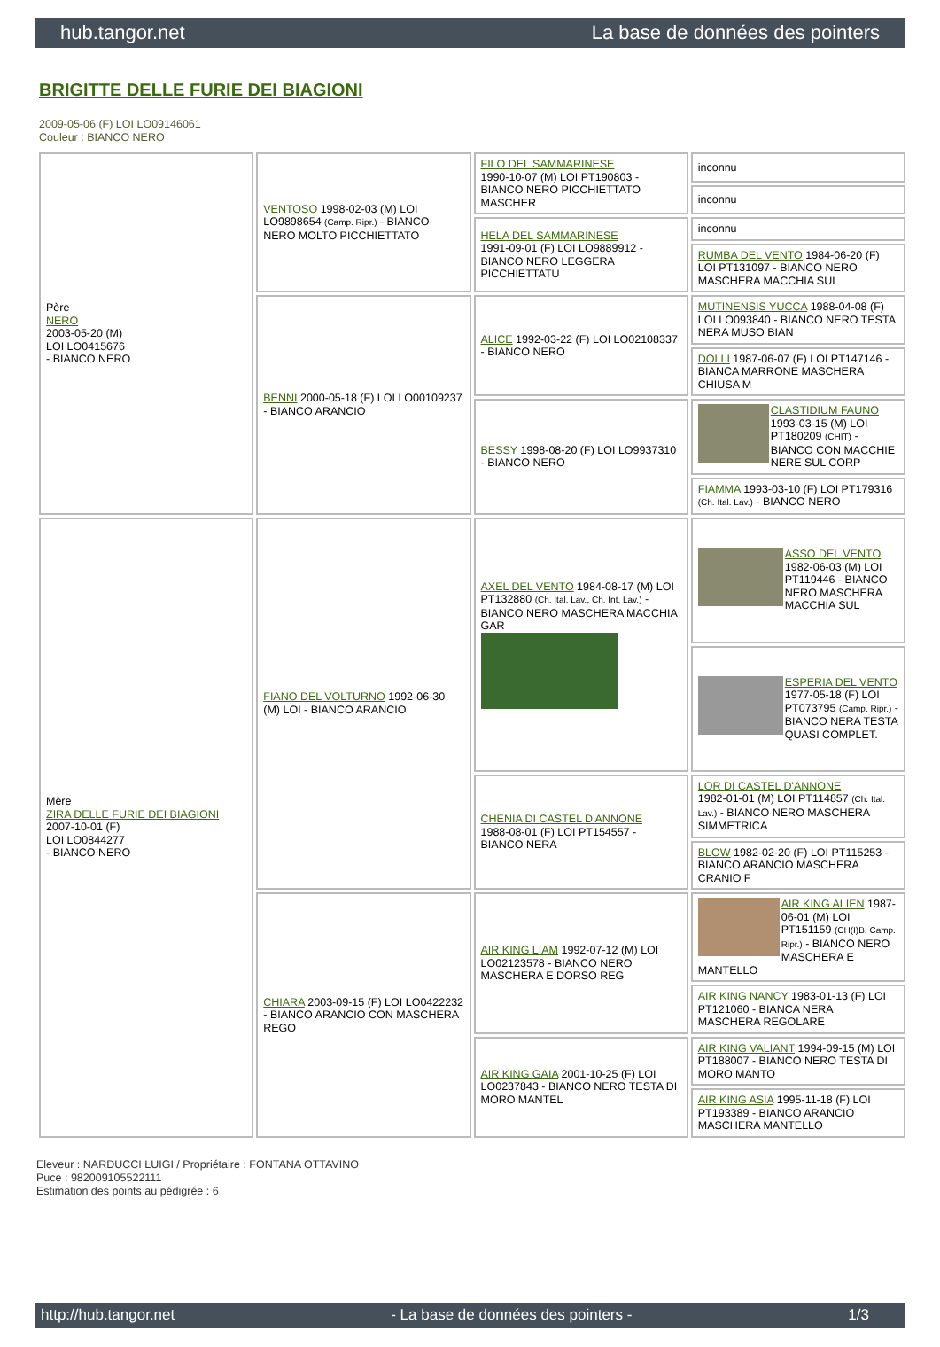hub.tangor.net La base de données des pointers
BRIGITTE DELLE FURIE DEI BIAGIONI
2009-05-06 (F) LOI LO09146061
Couleur : BIANCO NERO
| Père NERO 2003-05-20 (M) LOI LO0415676 - BIANCO NERO | VENTOSO 1998-02-03 (M) LOI LO9898654 (Camp. Ripr.) - BIANCO NERO MOLTO PICCHIETTATO | FILO DEL SAMMARINESE 1990-10-07 (M) LOI PT190803 - BIANCO NERO PICCHIETTATO MASCHER | inconnu |
| | | | inconnu |
| | | HELA DEL SAMMARINESE 1991-09-01 (F) LOI LO9889912 - BIANCO NERO LEGGERA PICCHIETTATU | inconnu |
| | | | RUMBA DEL VENTO 1984-06-20 (F) LOI PT131097 - BIANCO NERO MASCHERA MACCHIA SUL |
| | BENNI 2000-05-18 (F) LOI LO00109237 - BIANCO ARANCIO | ALICE 1992-03-22 (F) LOI LO02108337 - BIANCO NERO | MUTINENSIS YUCCA 1988-04-08 (F) LOI LO093840 - BIANCO NERO TESTA NERA MUSO BIAN |
| | | | DOLLI 1987-06-07 (F) LOI PT147146 - BIANCA MARRONE MASCHERA CHIUSA M |
| | | BESSY 1998-08-20 (F) LOI LO9937310 - BIANCO NERO | CLASTIDIUM FAUNO 1993-03-15 (M) LOI PT180209 (CHIT) - BIANCO CON MACCHIE NERE SUL CORP |
| | | | FIAMMA 1993-03-10 (F) LOI PT179316 (Ch. Ital. Lav.) - BIANCO NERO |
| Mère ZIRA DELLE FURIE DEI BIAGIONI 2007-10-01 (F) LOI LO0844277 - BIANCO NERO | FIANO DEL VOLTURNO 1992-06-30 (M) LOI - BIANCO ARANCIO | AXEL DEL VENTO 1984-08-17 (M) LOI PT132880 (Ch. Ital. Lav., Ch. Int. Lav.) - BIANCO NERO MASCHERA MACCHIA GAR | ASSO DEL VENTO 1982-06-03 (M) LOI PT119446 - BIANCO NERO MASCHERA MACCHIA SUL |
| | | | ESPERIA DEL VENTO 1977-05-18 (F) LOI PT073795 (Camp. Ripr.) - BIANCO NERA TESTA QUASI COMPLET. |
| | | CHENIA DI CASTEL D'ANNONE 1988-08-01 (F) LOI PT154557 - BIANCO NERA | LOR DI CASTEL D'ANNONE 1982-01-01 (M) LOI PT114857 (Ch. Ital. Lav.) - BIANCO NERO MASCHERA SIMMETRICA |
| | | | BLOW 1982-02-20 (F) LOI PT115253 - BIANCO ARANCIO MASCHERA CRANIO F |
| | CHIARA 2003-09-15 (F) LOI LO0422232 - BIANCO ARANCIO CON MASCHERA REGO | AIR KING LIAM 1992-07-12 (M) LOI LO02123578 - BIANCO NERO MASCHERA E DORSO REG | AIR KING ALIEN 1987-06-01 (M) LOI PT151159 (CH(I)B, Camp. Ripr.) - BIANCO NERO MASCHERA E MANTELLO |
| | | | AIR KING NANCY 1983-01-13 (F) LOI PT121060 - BIANCA NERA MASCHERA REGOLARE |
| | | AIR KING GAIA 2001-10-25 (F) LOI LO0237843 - BIANCO NERO TESTA DI MORO MANTEL | AIR KING VALIANT 1994-09-15 (M) LOI PT188007 - BIANCO NERO TESTA DI MORO MANTO |
| | | | AIR KING ASIA 1995-11-18 (F) LOI PT193389 - BIANCO ARANCIO MASCHERA MANTELLO |
Eleveur : NARDUCCI LUIGI / Propriétaire : FONTANA OTTAVINO
Puce : 982009105522111
Estimation des points au pédigrée : 6
http://hub.tangor.net - La base de données des pointers - 1/3